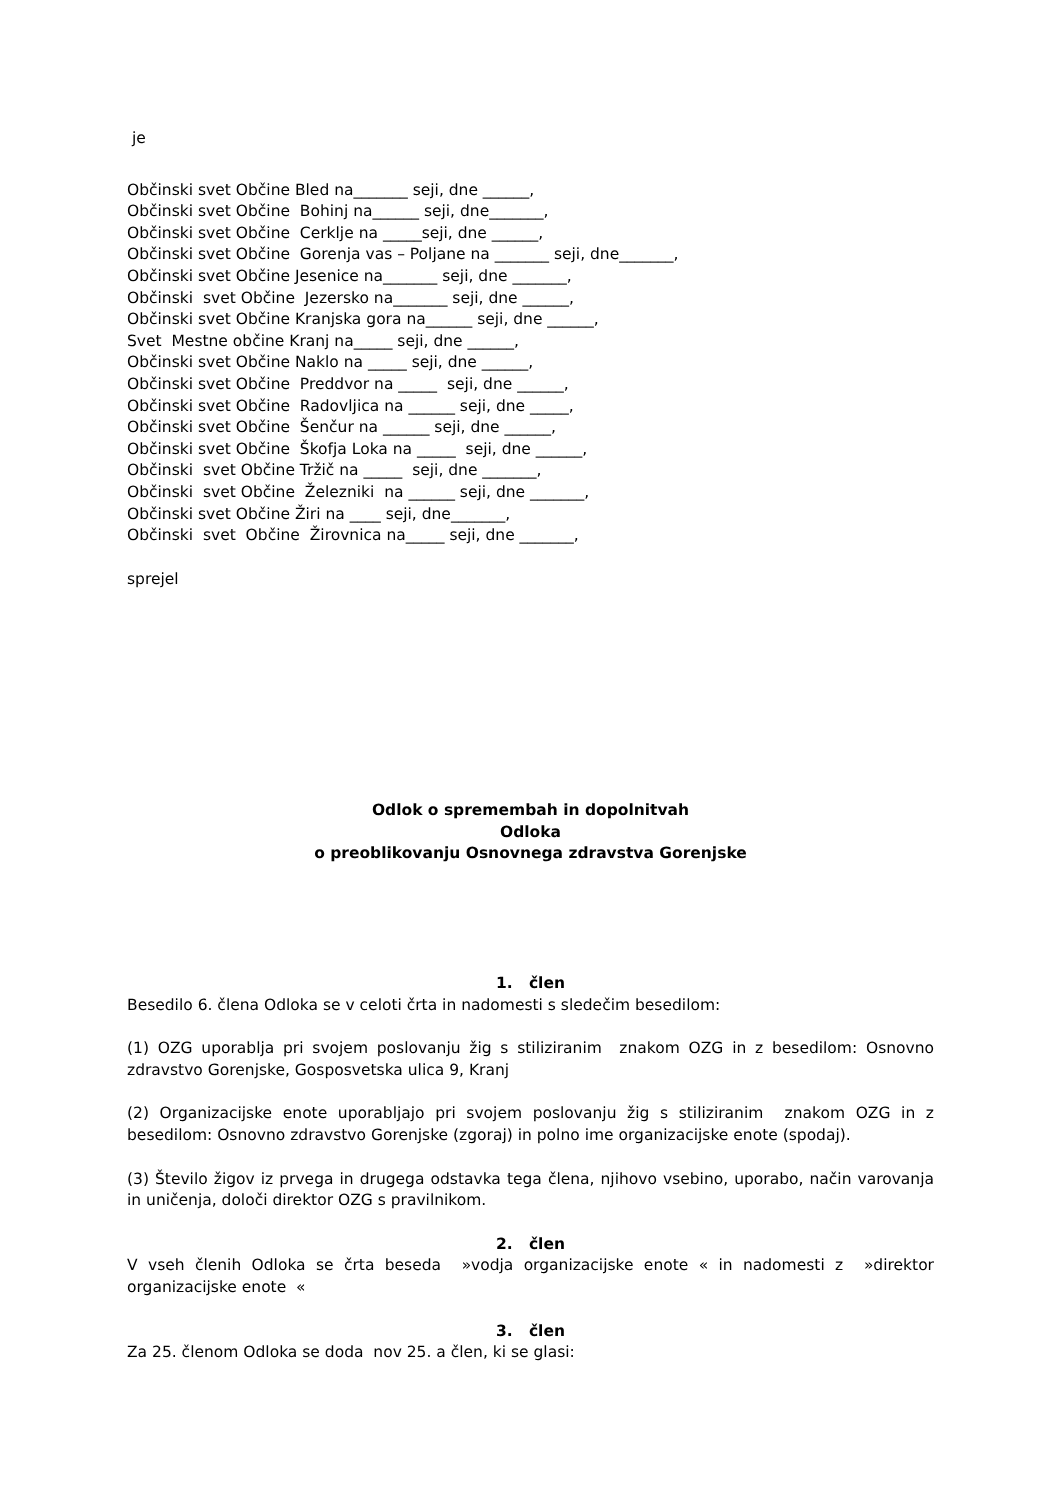je
Občinski svet Občine Bled na_______ seji, dne ______,
Občinski svet Občine Bohinj na______ seji, dne_______,
Občinski svet Občine Cerklje na _____seji, dne ______,
Občinski svet Občine Gorenja vas – Poljane na _______ seji, dne_______,
Občinski svet Občine Jesenice na_______ seji, dne _______,
Občinski svet Občine Jezersko na_______ seji, dne ______,
Občinski svet Občine Kranjska gora na______ seji, dne ______,
Svet Mestne občine Kranj na_____ seji, dne ______,
Občinski svet Občine Naklo na _____ seji, dne ______,
Občinski svet Občine Preddvor na _____ seji, dne ______,
Občinski svet Občine Radovljica na ______ seji, dne _____,
Občinski svet Občine Šenčur na ______ seji, dne ______,
Občinski svet Občine Škofja Loka na _____ seji, dne ______,
Občinski svet Občine Tržič na _____ seji, dne _______,
Občinski svet Občine Železniki na ______ seji, dne _______,
Občinski svet Občine Žiri na ____ seji, dne_______,
Občinski svet Občine Žirovnica na_____ seji, dne _______,
sprejel
Odlok o spremembah in dopolnitvah
Odloka
o preoblikovanju Osnovnega zdravstva Gorenjske
1. člen
Besedilo 6. člena Odloka se v celoti črta in nadomesti s sledečim besedilom:
(1) OZG uporablja pri svojem poslovanju žig s stiliziranim znakom OZG in z besedilom: Osnovno zdravstvo Gorenjske, Gosposvetska ulica 9, Kranj
(2) Organizacijske enote uporabljajo pri svojem poslovanju žig s stiliziranim znakom OZG in z besedilom: Osnovno zdravstvo Gorenjske (zgoraj) in polno ime organizacijske enote (spodaj).
(3) Število žigov iz prvega in drugega odstavka tega člena, njihovo vsebino, uporabo, način varovanja in uničenja, določi direktor OZG s pravilnikom.
2. člen
V vseh členih Odloka se črta beseda »vodja organizacijske enote « in nadomesti z »direktor organizacijske enote «
3. člen
Za 25. členom Odloka se doda nov 25. a člen, ki se glasi: